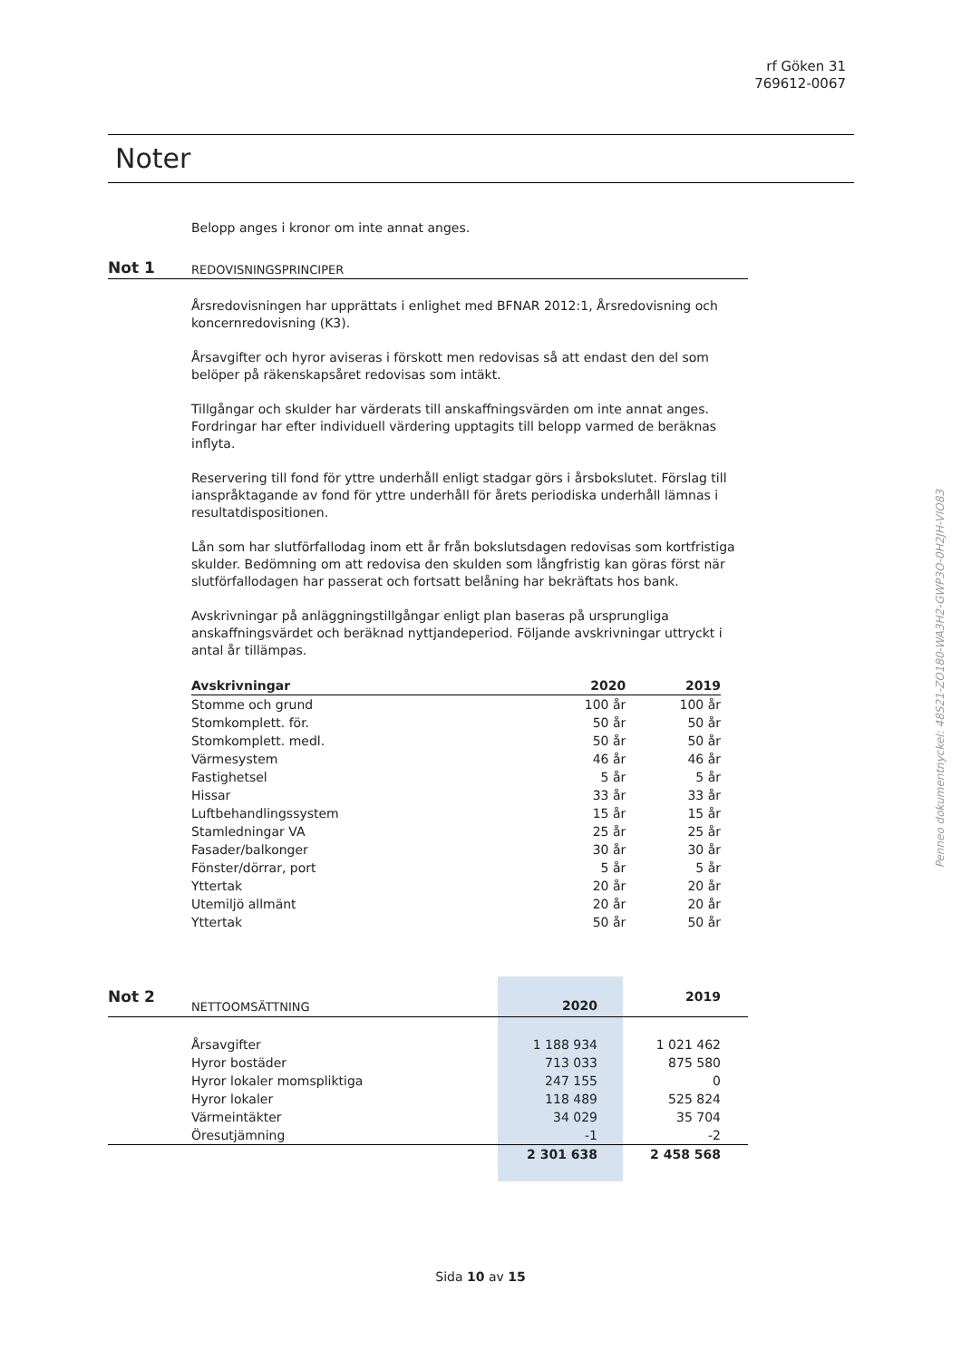rf Göken 31
769612-0067
Noter
Belopp anges i kronor om inte annat anges.
Not 1 REDOVISNINGSPRINCIPER
Årsredovisningen har upprättats i enlighet med BFNAR 2012:1, Årsredovisning och koncernredovisning (K3).
Årsavgifter och hyror aviseras i förskott men redovisas så att endast den del som belöper på räkenskapsåret redovisas som intäkt.
Tillgångar och skulder har värderats till anskaffningsvärden om inte annat anges. Fordringar har efter individuell värdering upptagits till belopp varmed de beräknas inflyta.
Reservering till fond för yttre underhåll enligt stadgar görs i årsbokslutet. Förslag till ianspråktagande av fond för yttre underhåll för årets periodiska underhåll lämnas i resultatdispositionen.
Lån som har slutförfallodag inom ett år från bokslutsdagen redovisas som kortfristiga skulder. Bedömning om att redovisa den skulden som långfristig kan göras först när slutförfallodagen har passerat och fortsatt belåning har bekräftats hos bank.
Avskrivningar på anläggningstillgångar enligt plan baseras på ursprungliga anskaffningsvärdet och beräknad nyttjandeperiod. Följande avskrivningar uttryckt i antal år tillämpas.
| Avskrivningar | 2020 | 2019 |
| --- | --- | --- |
| Stomme och grund | 100 år | 100 år |
| Stomkomplett. för. | 50 år | 50 år |
| Stomkomplett. medl. | 50 år | 50 år |
| Värmesystem | 46 år | 46 år |
| Fastighetsel | 5 år | 5 år |
| Hissar | 33 år | 33 år |
| Luftbehandlingssystem | 15 år | 15 år |
| Stamledningar VA | 25 år | 25 år |
| Fasader/balkonger | 30 år | 30 år |
| Fönster/dörrar, port | 5 år | 5 år |
| Yttertak | 20 år | 20 år |
| Utemiljö allmänt | 20 år | 20 år |
| Yttertak | 50 år | 50 år |
| Not 2 | NETTOOMSÄTTNING | 2020 | 2019 |
| | Årsavgifter | 1 188 934 | 1 021 462 |
| | Hyror bostäder | 713 033 | 875 580 |
| | Hyror lokaler momspliktiga | 247 155 | 0 |
| | Hyror lokaler | 118 489 | 525 824 |
| | Värmeintäkter | 34 029 | 35 704 |
| | Öresutjämning | -1 | -2 |
| | | 2 301 638 | 2 458 568 |
Penneo dokumentnyckel: 48S21-ZO180-WA3H2-GWP3O-0H2JH-VIO83
Sida 10 av 15